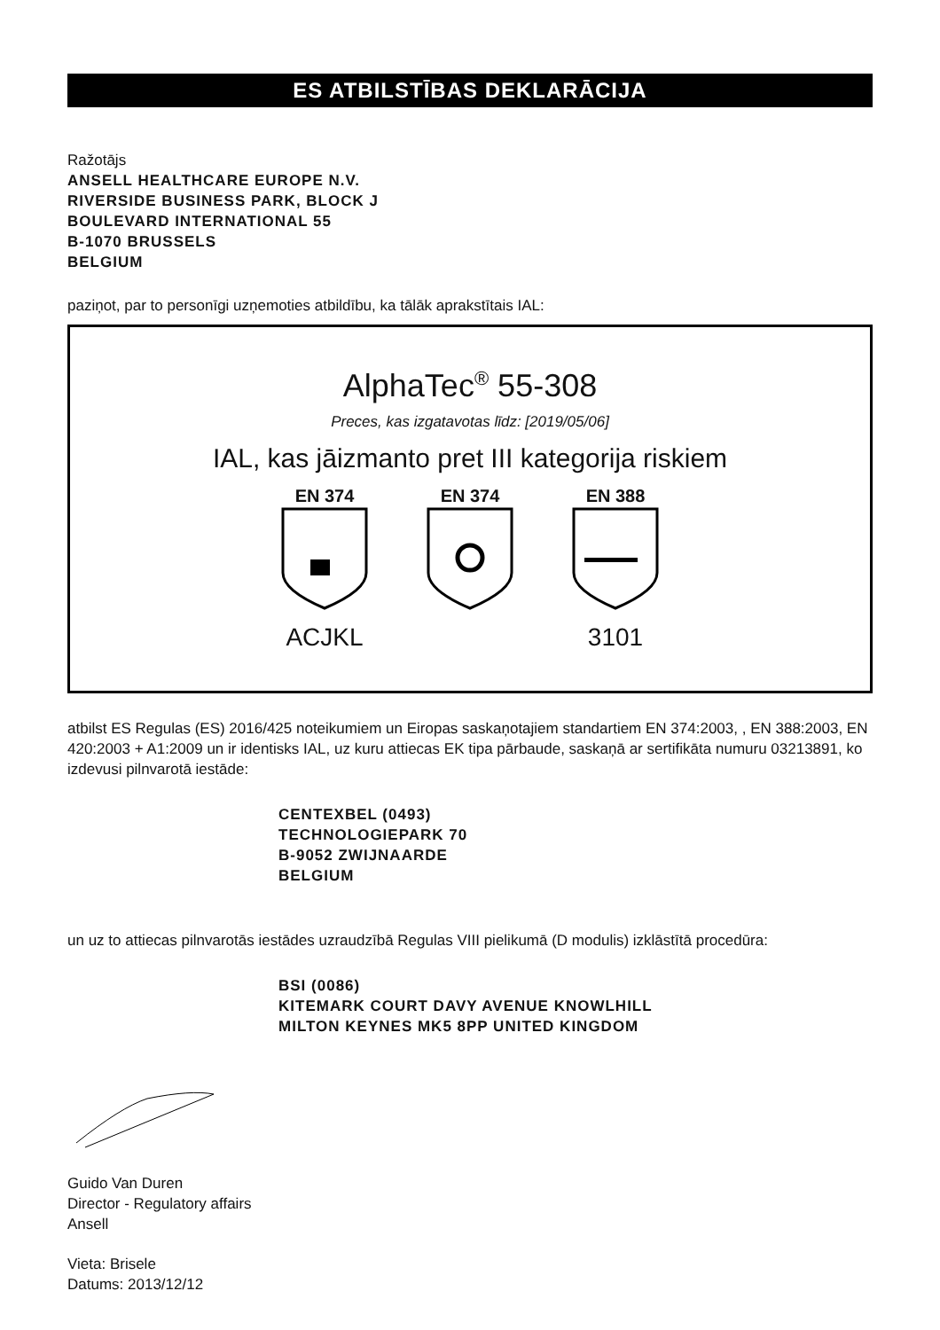ES ATBILSTĪBAS DEKLARĀCIJA
Ražotājs
ANSELL HEALTHCARE EUROPE N.V.
RIVERSIDE BUSINESS PARK, BLOCK J
BOULEVARD INTERNATIONAL 55
B-1070 BRUSSELS
BELGIUM
paziņot, par to personīgi uzņemoties atbildību, ka tālāk aprakstītais IAL:
AlphaTec<sup>®</sup> 55-308
Preces, kas izgatavotas līdz: [2019/05/06]
IAL, kas jāizmanto pret III kategorija riskiem
EN 374
ACJKL
EN 374 EN 388
3101
atbilst ES Regulas (ES) 2016/425 noteikumiem un Eiropas saskaņotajiem standartiem EN 374:2003, , EN 388:2003, EN 420:2003 + A1:2009 un ir identisks IAL, uz kuru attiecas EK tipa pārbaude, saskaņā ar sertifikāta numuru 03213891, ko izdevusi pilnvarotā iestāde:
CENTEXBEL (0493)
TECHNOLOGIEPARK 70
B-9052 ZWIJNAARDE
BELGIUM
un uz to attiecas pilnvarotās iestādes uzraudzībā Regulas VIII pielikumā (D modulis) izklāstītā procedūra:
BSI (0086)
KITEMARK COURT DAVY AVENUE KNOWLHILL
MILTON KEYNES MK5 8PP UNITED KINGDOM
Guido Van Duren
Director - Regulatory affairs
Ansell
Vieta: Brisele
Datums: 2013/12/12